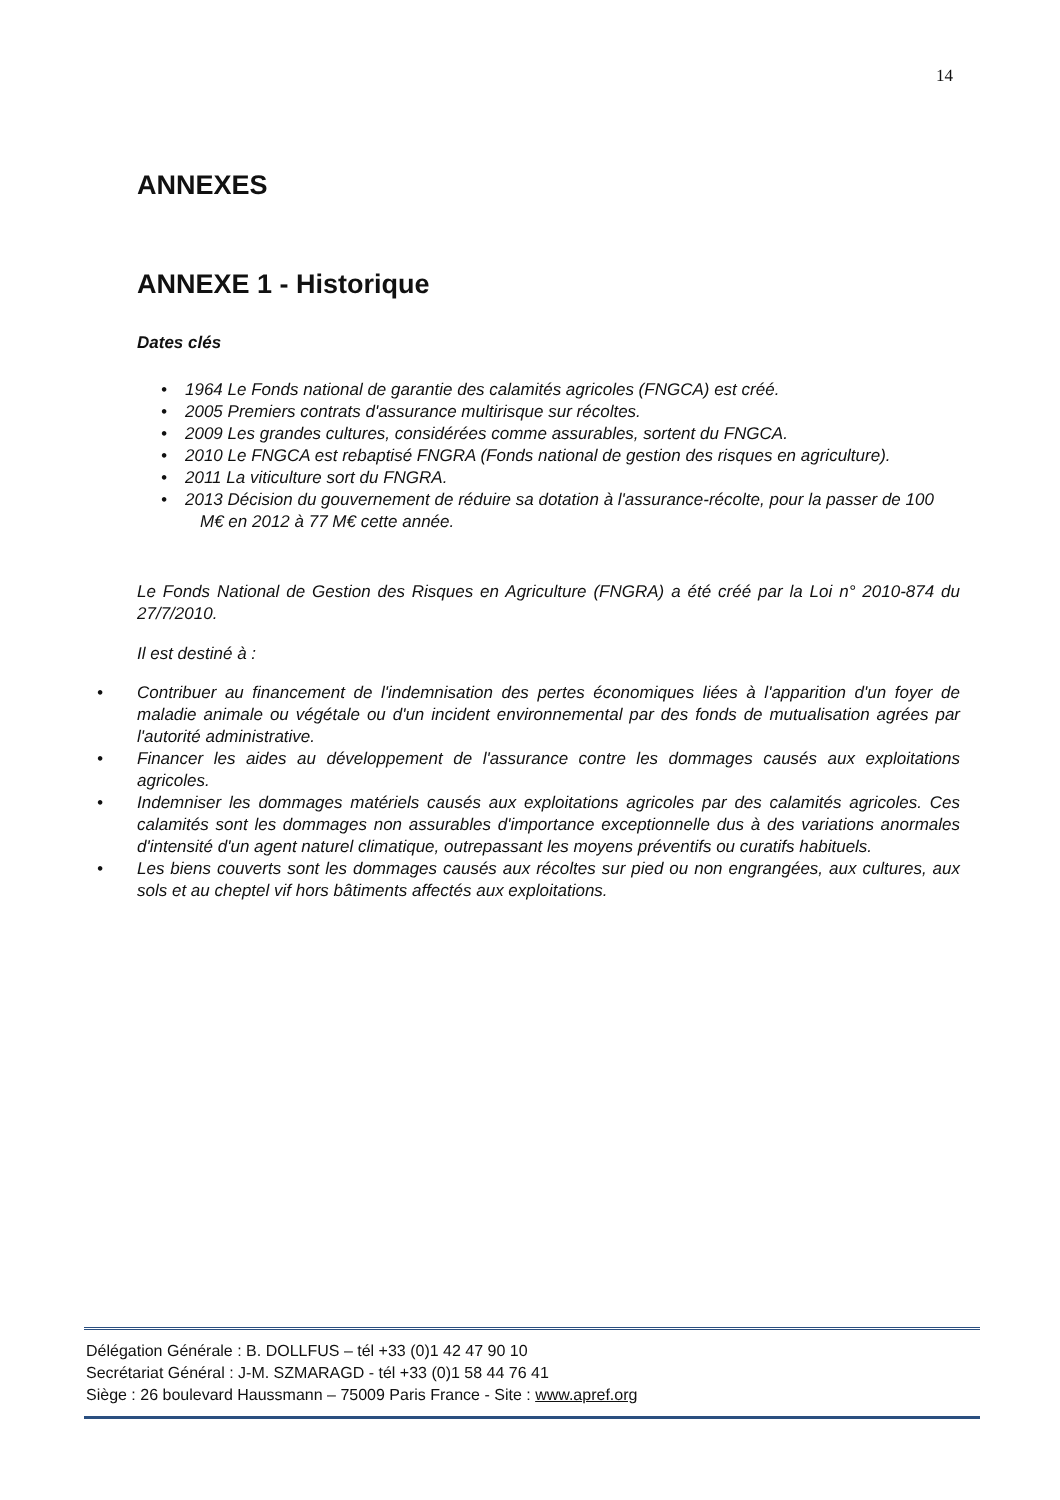14
ANNEXES
ANNEXE 1 - Historique
Dates clés
• 1964 Le Fonds national de garantie des calamités agricoles (FNGCA) est créé.
• 2005 Premiers contrats d'assurance multirisque sur récoltes.
• 2009 Les grandes cultures, considérées comme assurables, sortent du FNGCA.
• 2010 Le FNGCA est rebaptisé FNGRA (Fonds national de gestion des risques en agriculture).
• 2011 La viticulture sort du FNGRA.
• 2013 Décision du gouvernement de réduire sa dotation à l'assurance-récolte, pour la passer de 100 M€ en 2012 à 77 M€ cette année.
Le Fonds National de Gestion des Risques en Agriculture (FNGRA) a été créé par la Loi n° 2010-874 du 27/7/2010.
Il est destiné à :
• Contribuer au financement de l'indemnisation des pertes économiques liées à l'apparition d'un foyer de maladie animale ou végétale ou d'un incident environnemental par des fonds de mutualisation agrées par l'autorité administrative.
• Financer les aides au développement de l'assurance contre les dommages causés aux exploitations agricoles.
• Indemniser les dommages matériels causés aux exploitations agricoles par des calamités agricoles. Ces calamités sont les dommages non assurables d'importance exceptionnelle dus à des variations anormales d'intensité d'un agent naturel climatique, outrepassant les moyens préventifs ou curatifs habituels.
• Les biens couverts sont les dommages causés aux récoltes sur pied ou non engrangées, aux cultures, aux sols et au cheptel vif hors bâtiments affectés aux exploitations.
Délégation Générale : B. DOLLFUS – tél +33 (0)1 42 47 90 10
Secrétariat Général : J-M. SZMARAGD - tél +33 (0)1 58 44 76 41
Siège : 26 boulevard Haussmann – 75009 Paris France - Site : www.apref.org